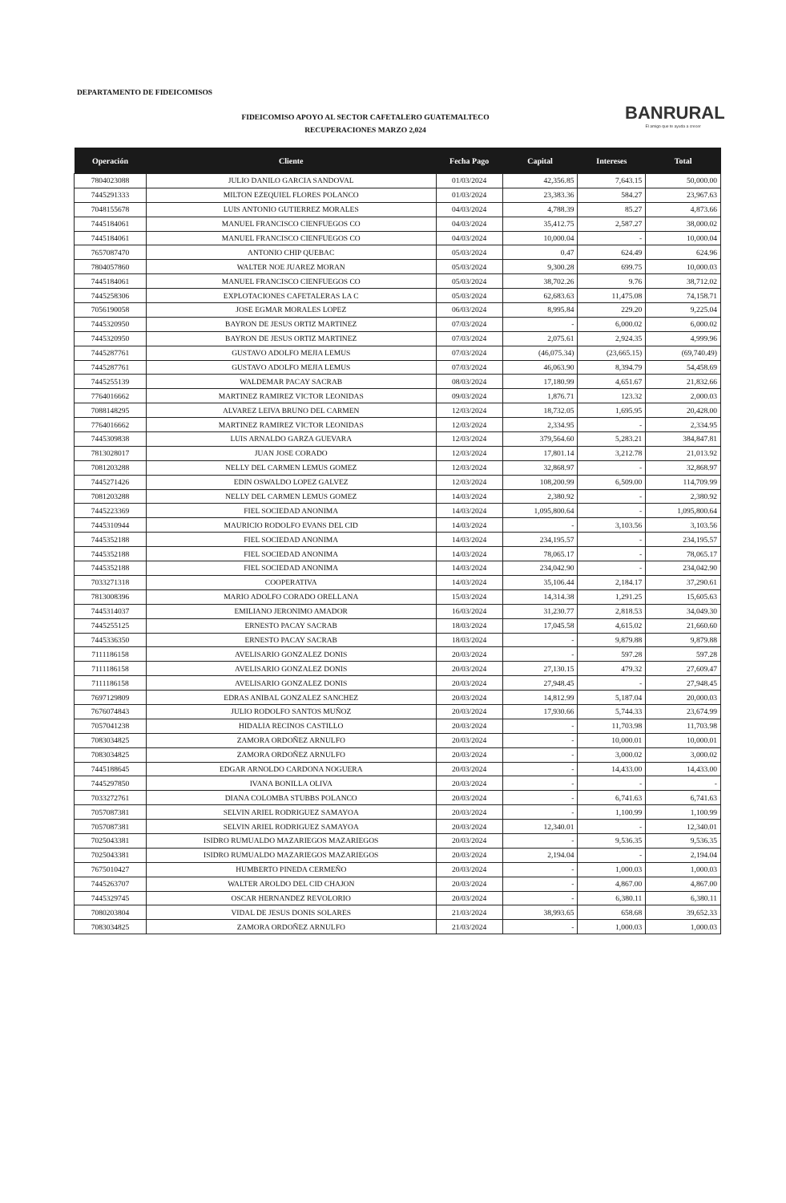DEPARTAMENTO DE FIDEICOMISOS
FIDEICOMISO APOYO AL SECTOR CAFETALERO GUATEMALTECO
RECUPERACIONES MARZO 2,024
BANRURAL
El amigo que te ayuda a crecer
| Operación | Cliente | Fecha Pago | Capital | Intereses | Total |
| --- | --- | --- | --- | --- | --- |
| 7804023088 | JULIO DANILO GARCIA SANDOVAL | 01/03/2024 | 42,356.85 | 7,643.15 | 50,000.00 |
| 7445291333 | MILTON EZEQUIEL FLORES POLANCO | 01/03/2024 | 23,383.36 | 584.27 | 23,967.63 |
| 7048155678 | LUIS ANTONIO GUTIERREZ MORALES | 04/03/2024 | 4,788.39 | 85.27 | 4,873.66 |
| 7445184061 | MANUEL FRANCISCO CIENFUEGOS CO | 04/03/2024 | 35,412.75 | 2,587.27 | 38,000.02 |
| 7445184061 | MANUEL FRANCISCO CIENFUEGOS CO | 04/03/2024 | 10,000.04 | - | 10,000.04 |
| 7657087470 | ANTONIO CHIP QUEBAC | 05/03/2024 | 0.47 | 624.49 | 624.96 |
| 7804057860 | WALTER NOE JUAREZ MORAN | 05/03/2024 | 9,300.28 | 699.75 | 10,000.03 |
| 7445184061 | MANUEL FRANCISCO CIENFUEGOS CO | 05/03/2024 | 38,702.26 | 9.76 | 38,712.02 |
| 7445258306 | EXPLOTACIONES CAFETALERAS LA C | 05/03/2024 | 62,683.63 | 11,475.08 | 74,158.71 |
| 7056190058 | JOSE EGMAR MORALES LOPEZ | 06/03/2024 | 8,995.84 | 229.20 | 9,225.04 |
| 7445320950 | BAYRON DE JESUS ORTIZ MARTINEZ | 07/03/2024 | - | 6,000.02 | 6,000.02 |
| 7445320950 | BAYRON DE JESUS ORTIZ MARTINEZ | 07/03/2024 | 2,075.61 | 2,924.35 | 4,999.96 |
| 7445287761 | GUSTAVO ADOLFO MEJIA LEMUS | 07/03/2024 | (46,075.34) | (23,665.15) | (69,740.49) |
| 7445287761 | GUSTAVO ADOLFO MEJIA LEMUS | 07/03/2024 | 46,063.90 | 8,394.79 | 54,458.69 |
| 7445255139 | WALDEMAR PACAY SACRAB | 08/03/2024 | 17,180.99 | 4,651.67 | 21,832.66 |
| 7764016662 | MARTINEZ RAMIREZ VICTOR LEONIDAS | 09/03/2024 | 1,876.71 | 123.32 | 2,000.03 |
| 7088148295 | ALVAREZ LEIVA BRUNO DEL CARMEN | 12/03/2024 | 18,732.05 | 1,695.95 | 20,428.00 |
| 7764016662 | MARTINEZ RAMIREZ VICTOR LEONIDAS | 12/03/2024 | 2,334.95 | - | 2,334.95 |
| 7445309838 | LUIS ARNALDO GARZA GUEVARA | 12/03/2024 | 379,564.60 | 5,283.21 | 384,847.81 |
| 7813028017 | JUAN JOSE CORADO | 12/03/2024 | 17,801.14 | 3,212.78 | 21,013.92 |
| 7081203288 | NELLY DEL CARMEN LEMUS GOMEZ | 12/03/2024 | 32,868.97 | - | 32,868.97 |
| 7445271426 | EDIN OSWALDO LOPEZ GALVEZ | 12/03/2024 | 108,200.99 | 6,509.00 | 114,709.99 |
| 7081203288 | NELLY DEL CARMEN LEMUS GOMEZ | 14/03/2024 | 2,380.92 | - | 2,380.92 |
| 7445223369 | FIEL SOCIEDAD ANONIMA | 14/03/2024 | 1,095,800.64 | - | 1,095,800.64 |
| 7445310944 | MAURICIO RODOLFO EVANS DEL CID | 14/03/2024 | - | 3,103.56 | 3,103.56 |
| 7445352188 | FIEL SOCIEDAD ANONIMA | 14/03/2024 | 234,195.57 | - | 234,195.57 |
| 7445352188 | FIEL SOCIEDAD ANONIMA | 14/03/2024 | 78,065.17 | - | 78,065.17 |
| 7445352188 | FIEL SOCIEDAD ANONIMA | 14/03/2024 | 234,042.90 | - | 234,042.90 |
| 7033271318 | COOPERATIVA | 14/03/2024 | 35,106.44 | 2,184.17 | 37,290.61 |
| 7813008396 | MARIO ADOLFO CORADO ORELLANA | 15/03/2024 | 14,314.38 | 1,291.25 | 15,605.63 |
| 7445314037 | EMILIANO JERONIMO AMADOR | 16/03/2024 | 31,230.77 | 2,818.53 | 34,049.30 |
| 7445255125 | ERNESTO PACAY SACRAB | 18/03/2024 | 17,045.58 | 4,615.02 | 21,660.60 |
| 7445336350 | ERNESTO PACAY SACRAB | 18/03/2024 | - | 9,879.88 | 9,879.88 |
| 7111186158 | AVELISARIO GONZALEZ DONIS | 20/03/2024 | - | 597.28 | 597.28 |
| 7111186158 | AVELISARIO GONZALEZ DONIS | 20/03/2024 | 27,130.15 | 479.32 | 27,609.47 |
| 7111186158 | AVELISARIO GONZALEZ DONIS | 20/03/2024 | 27,948.45 | - | 27,948.45 |
| 7697129809 | EDRAS ANIBAL GONZALEZ SANCHEZ | 20/03/2024 | 14,812.99 | 5,187.04 | 20,000.03 |
| 7676074843 | JULIO RODOLFO SANTOS MUÑOZ | 20/03/2024 | 17,930.66 | 5,744.33 | 23,674.99 |
| 7057041238 | HIDALIA RECINOS CASTILLO | 20/03/2024 | - | 11,703.98 | 11,703.98 |
| 7083034825 | ZAMORA ORDOÑEZ ARNULFO | 20/03/2024 | - | 10,000.01 | 10,000.01 |
| 7083034825 | ZAMORA ORDOÑEZ ARNULFO | 20/03/2024 | - | 3,000.02 | 3,000.02 |
| 7445188645 | EDGAR ARNOLDO CARDONA NOGUERA | 20/03/2024 | - | 14,433.00 | 14,433.00 |
| 7445297850 | IVANA BONILLA OLIVA | 20/03/2024 | - | - | - |
| 7033272761 | DIANA COLOMBA STUBBS POLANCO | 20/03/2024 | - | 6,741.63 | 6,741.63 |
| 7057087381 | SELVIN ARIEL RODRIGUEZ SAMAYOA | 20/03/2024 | - | 1,100.99 | 1,100.99 |
| 7057087381 | SELVIN ARIEL RODRIGUEZ SAMAYOA | 20/03/2024 | 12,340.01 | - | 12,340.01 |
| 7025043381 | ISIDRO RUMUALDO MAZARIEGOS MAZARIEGOS | 20/03/2024 | - | 9,536.35 | 9,536.35 |
| 7025043381 | ISIDRO RUMUALDO MAZARIEGOS MAZARIEGOS | 20/03/2024 | 2,194.04 | - | 2,194.04 |
| 7675010427 | HUMBERTO PINEDA CERMEÑO | 20/03/2024 | - | 1,000.03 | 1,000.03 |
| 7445263707 | WALTER AROLDO DEL CID CHAJON | 20/03/2024 | - | 4,867.00 | 4,867.00 |
| 7445329745 | OSCAR HERNANDEZ REVOLORIO | 20/03/2024 | - | 6,380.11 | 6,380.11 |
| 7080203804 | VIDAL DE JESUS DONIS SOLARES | 21/03/2024 | 38,993.65 | 658.68 | 39,652.33 |
| 7083034825 | ZAMORA ORDOÑEZ ARNULFO | 21/03/2024 | - | 1,000.03 | 1,000.03 |